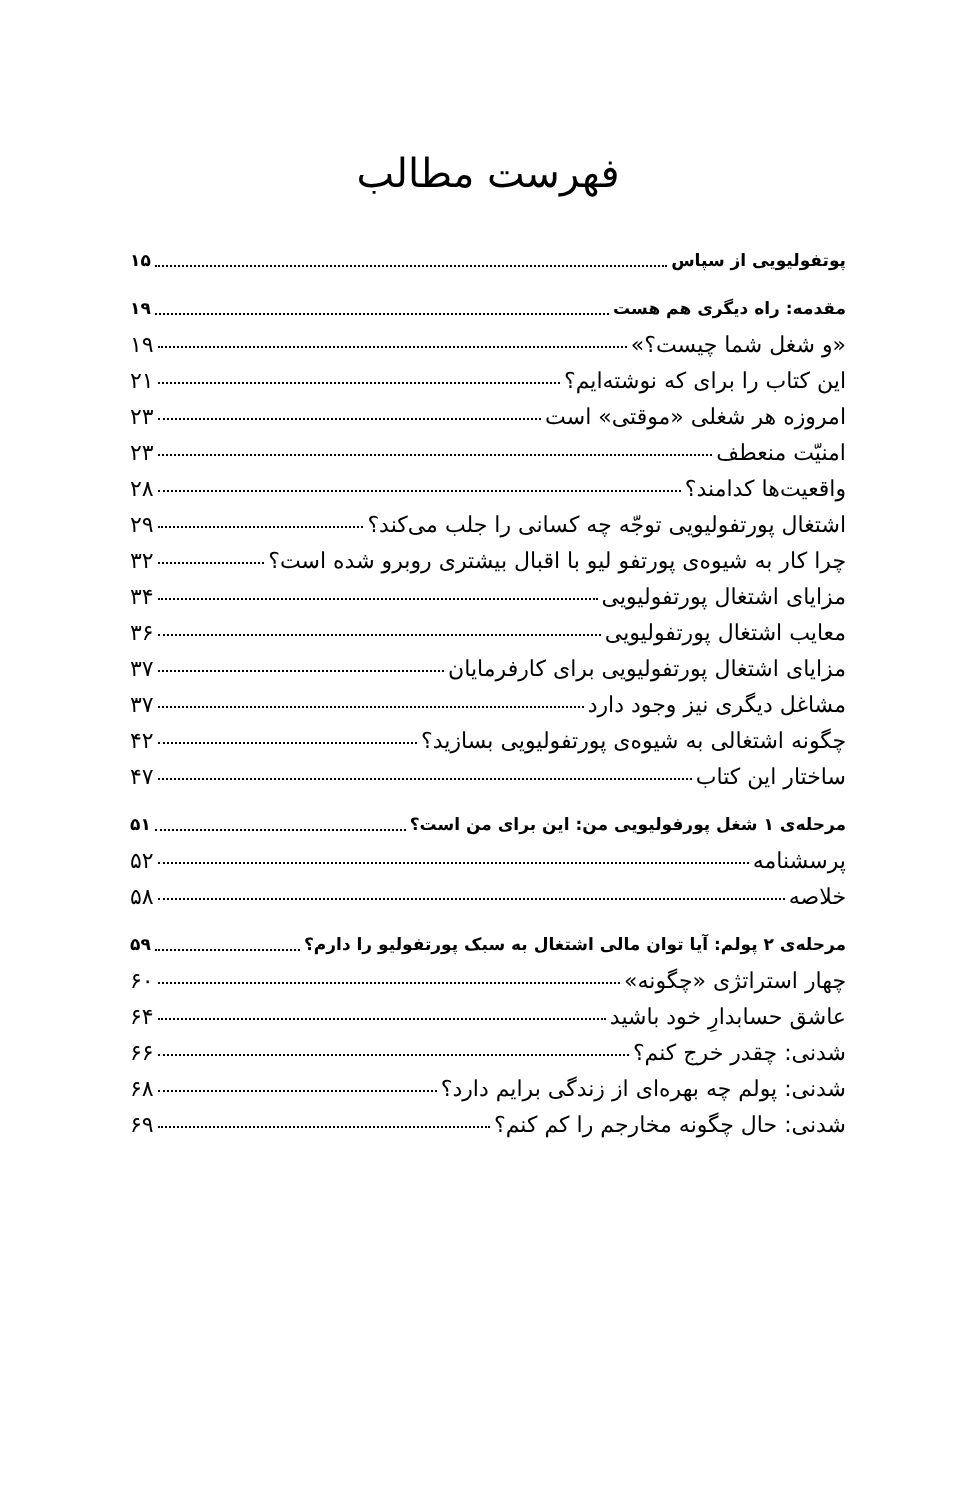فهرست مطالب
پوتفولیویی از سپاس ۱۵
مقدمه: راه دیگری هم هست ۱۹
«و شغل شما چیست؟» ۱۹
این کتاب را برای که نوشته‌ایم؟ ۲۱
امروزه هر شغلی «موقتی» است ۲۳
امنیّت منعطف ۲۳
واقعیت‌ها کدامند؟ ۲۸
اشتغال پورتفولیویی توجّه چه کسانی را جلب می‌کند؟ ۲۹
چرا کار به شیوه‌ی پورتفو لیو با اقبال بیشتری روبرو شده است؟ ۳۲
مزایای اشتغال پورتفولیویی ۳۴
معایب اشتغال پورتفولیویی ۳۶
مزایای اشتغال پورتفولیویی برای کارفرمایان ۳۷
مشاغل دیگری نیز وجود دارد ۳۷
چگونه اشتغالی به شیوه‌ی پورتفولیویی بسازید؟ ۴۲
ساختار این کتاب ۴۷
مرحله‌ی ۱ شغل پورفولیویی من: این برای من است؟ ۵۱
پرسشنامه ۵۲
خلاصه ۵۸
مرحله‌ی ۲ پولم: آیا توان مالی اشتغال به سبک پورتفولیو را دارم؟ ۵۹
چهار استراتژی «چگونه» ۶۰
عاشق حسابدارِ خود باشید ۶۴
شدنی: چقدر خرج کنم؟ ۶۶
شدنی: پولم چه بهره‌ای از زندگی برایم دارد؟ ۶۸
شدنی: حال چگونه مخارجم را کم کنم؟ ۶۹